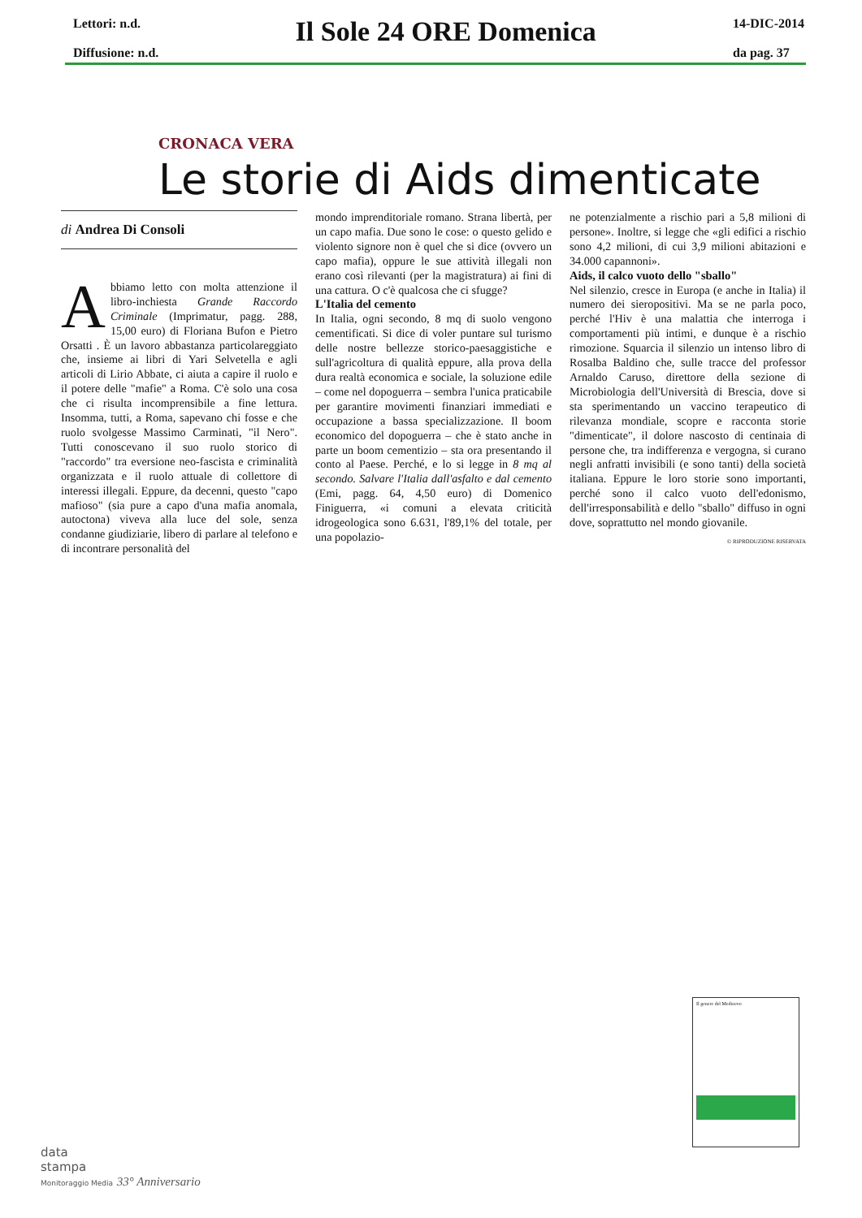Lettori: n.d.
Diffusione: n.d.
Il Sole 24 ORE Domenica
14-DIC-2014
da pag. 37
CRONACA VERA
Le storie di Aids dimenticate
di Andrea Di Consoli
Abbiamo letto con molta attenzione il libro-inchiesta Grande Raccordo Criminale (Imprimatur, pagg. 288, 15,00 euro) di Floriana Bufon e Pietro Orsatti . È un lavoro abbastanza particolareggiato che, insieme ai libri di Yari Selvetella e agli articoli di Lirio Abbate, ci aiuta a capire il ruolo e il potere delle "mafie" a Roma. C'è solo una cosa che ci risulta incomprensibile a fine lettura. Insomma, tutti, a Roma, sapevano chi fosse e che ruolo svolgesse Massimo Carminati, "il Nero". Tutti conoscevano il suo ruolo storico di "raccordo" tra eversione neo-fascista e criminalità organizzata e il ruolo attuale di collettore di interessi illegali. Eppure, da decenni, questo "capo mafioso" (sia pure a capo d'una mafia anomala, autoctona) viveva alla luce del sole, senza condanne giudiziarie, libero di parlare al telefono e di incontrare personalità del
mondo imprenditoriale romano. Strana libertà, per un capo mafia. Due sono le cose: o questo gelido e violento signore non è quel che si dice (ovvero un capo mafia), oppure le sue attività illegali non erano così rilevanti (per la magistratura) ai fini di una cattura. O c'è qualcosa che ci sfugge?
L'Italia del cemento
In Italia, ogni secondo, 8 mq di suolo vengono cementificati. Si dice di voler puntare sul turismo delle nostre bellezze storico-paesaggistiche e sull'agricoltura di qualità eppure, alla prova della dura realtà economica e sociale, la soluzione edile – come nel dopoguerra – sembra l'unica praticabile per garantire movimenti finanziari immediati e occupazione a bassa specializzazione. Il boom economico del dopoguerra – che è stato anche in parte un boom cementizio – sta ora presentando il conto al Paese. Perché, e lo si legge in 8 mq al secondo. Salvare l'Italia dall'asfalto e dal cemento (Emi, pagg. 64, 4,50 euro) di Domenico Finiguerra, «i comuni a elevata criticità idrogeologica sono 6.631, l'89,1% del totale, per una popolazio-
ne potenzialmente a rischio pari a 5,8 milioni di persone». Inoltre, si legge che «gli edifici a rischio sono 4,2 milioni, di cui 3,9 milioni abitazioni e 34.000 capannoni».
Aids, il calco vuoto dello "sballo"
Nel silenzio, cresce in Europa (e anche in Italia) il numero dei sieropositivi. Ma se ne parla poco, perché l'Hiv è una malattia che interroga i comportamenti più intimi, e dunque è a rischio rimozione. Squarcia il silenzio un intenso libro di Rosalba Baldino che, sulle tracce del professor Arnaldo Caruso, direttore della sezione di Microbiologia dell'Università di Brescia, dove si sta sperimentando un vaccino terapeutico di rilevanza mondiale, scopre e racconta storie "dimenticate", il dolore nascosto di centinaia di persone che, tra indifferenza e vergogna, si curano negli anfratti invisibili (e sono tanti) della società italiana. Eppure le loro storie sono importanti, perché sono il calco vuoto dell'edonismo, dell'irresponsabilità e dello "sballo" diffuso in ogni dove, soprattutto nel mondo giovanile.
© RIPRODUZIONE RISERVATA
Il genere del Medioevo
data
stampa
Monitoraggio Media 33° Anniversario